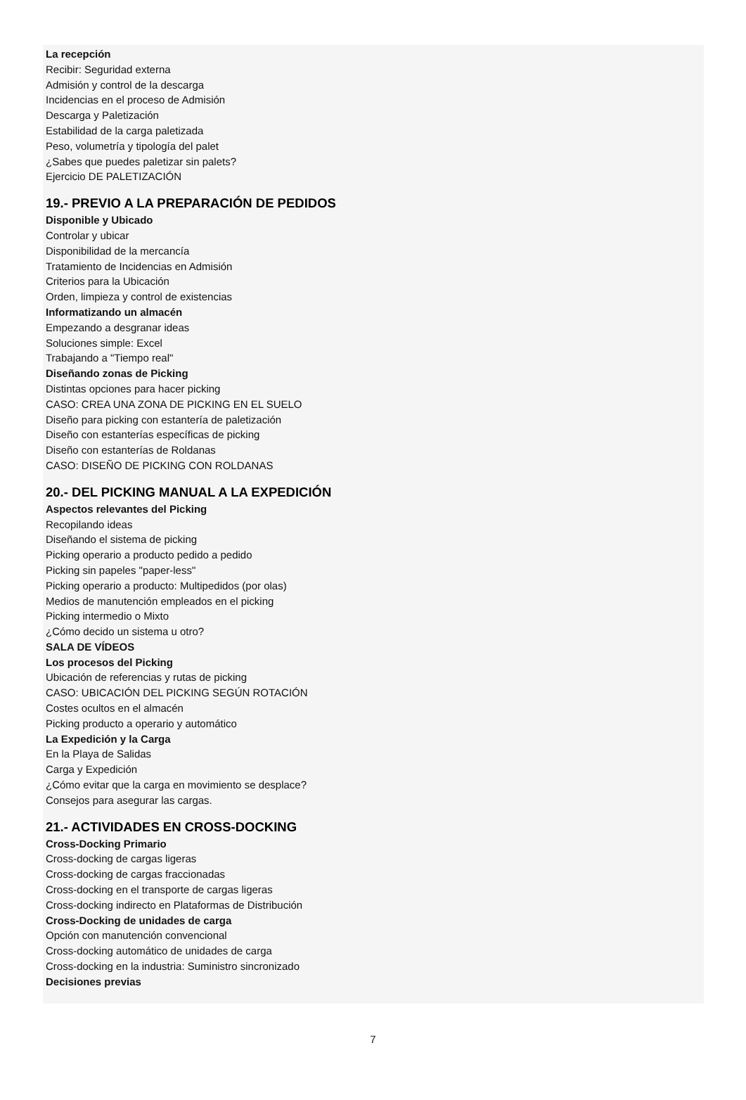La recepción
Recibir: Seguridad externa
Admisión y control de la descarga
Incidencias en el proceso de Admisión
Descarga y Paletización
Estabilidad de la carga paletizada
Peso, volumetría y tipología del palet
¿Sabes que puedes paletizar sin palets?
Ejercicio DE PALETIZACIÓN
19.- PREVIO A LA PREPARACIÓN DE PEDIDOS
Disponible y Ubicado
Controlar y ubicar
Disponibilidad de la mercancía
Tratamiento de Incidencias en Admisión
Criterios para la Ubicación
Orden, limpieza y control de existencias
Informatizando un almacén
Empezando a desgranar ideas
Soluciones simple: Excel
Trabajando a "Tiempo real"
Diseñando zonas de Picking
Distintas opciones para hacer picking
CASO: CREA UNA ZONA DE PICKING EN EL SUELO
Diseño para picking con estantería de paletización
Diseño con estanterías específicas de picking
Diseño con estanterías de Roldanas
CASO: DISEÑO DE PICKING CON ROLDANAS
20.- DEL PICKING MANUAL A LA EXPEDICIÓN
Aspectos relevantes del Picking
Recopilando ideas
Diseñando el sistema de picking
Picking operario a producto pedido a pedido
Picking sin papeles "paper-less"
Picking operario a producto: Multipedidos (por olas)
Medios de manutención empleados en el picking
Picking intermedio o Mixto
¿Cómo decido un sistema u otro?
SALA DE VÍDEOS
Los procesos del Picking
Ubicación de referencias y rutas de picking
CASO: UBICACIÓN DEL PICKING SEGÚN ROTACIÓN
Costes ocultos en el almacén
Picking producto a operario y automático
La Expedición y la Carga
En la Playa de Salidas
Carga y Expedición
¿Cómo evitar que la carga en movimiento se desplace?
Consejos para asegurar las cargas.
21.- ACTIVIDADES EN CROSS-DOCKING
Cross-Docking Primario
Cross-docking de cargas ligeras
Cross-docking de cargas fraccionadas
Cross-docking en el transporte de cargas ligeras
Cross-docking indirecto en Plataformas de Distribución
Cross-Docking de unidades de carga
Opción con manutención convencional
Cross-docking automático de unidades de carga
Cross-docking en la industria: Suministro sincronizado
Decisiones previas
7